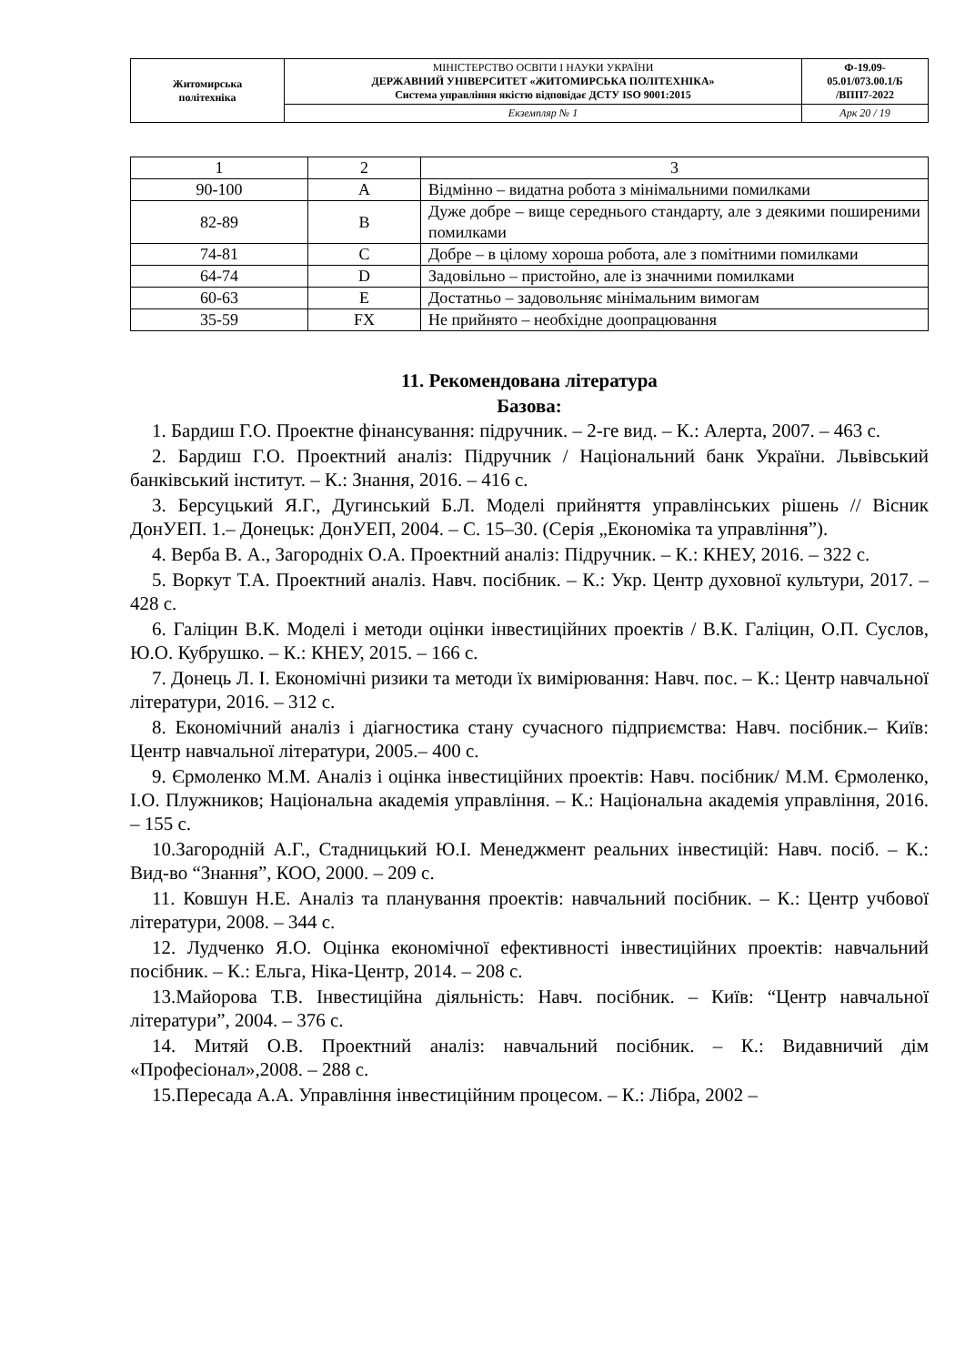| Житомирська політехніка | МІНІСТЕРСТВО ОСВІТИ І НАУКИ УКРАЇНИ ДЕРЖАВНИЙ УНІВЕРСИТЕТ «ЖИТОМИРСЬКА ПОЛІТЕХНІКА» Система управління якістю відповідає ДСТУ ISO 9001:2015 | Ф-19.09- 05.01/073.00.1/Б /ВПП7-2022 |
| | Екземпляр № 1 | Арк 20 / 19 |
| 1 | 2 | 3 |
| 90-100 | A | Відмінно – видатна робота з мінімальними помилками |
| 82-89 | B | Дуже добре – вище середнього стандарту, але з деякими поширеними помилками |
| 74-81 | C | Добре – в цілому хороша робота, але з помітними помилками |
| 64-74 | D | Задовільно – пристойно, але із значними помилками |
| 60-63 | E | Достатньо – задовольняє мінімальним вимогам |
| 35-59 | FX | Не прийнято – необхідне доопрацювання |
11. Рекомендована література
Базова:
1. Бардиш Г.О. Проектне фінансування: підручник. – 2-ге вид. – К.: Алерта, 2007. – 463 с.
2. Бардиш Г.О. Проектний аналіз: Підручник / Національний банк України. Львівський банківський інститут. – К.: Знання, 2016. – 416 с.
3. Берсуцький Я.Г., Дугинський Б.Л. Моделі прийняття управлінських рішень // Вісник ДонУЕП. 1.– Донецьк: ДонУЕП, 2004. – С. 15–30. (Серія „Економіка та управління”).
4. Верба В. А., Загородніх О.А. Проектний аналіз: Підручник. – К.: КНЕУ, 2016. – 322 с.
5. Воркут Т.А. Проектний аналіз. Навч. посібник. – К.: Укр. Центр духовної культури, 2017. – 428 с.
6. Галіцин В.К. Моделі і методи оцінки інвестиційних проектів / В.К. Галіцин, О.П. Суслов, Ю.О. Кубрушко. – К.: КНЕУ, 2015. – 166 с.
7. Донець Л. І. Економічні ризики та методи їх вимірювання: Навч. пос. – К.: Центр навчальної літератури, 2016. – 312 с.
8. Економічний аналіз і діагностика стану сучасного підприємства: Навч. посібник.– Київ: Центр навчальної літератури, 2005.– 400 с.
9. Єрмоленко М.М. Аналіз і оцінка інвестиційних проектів: Навч. посібник/ М.М. Єрмоленко, І.О. Плужников; Національна академія управління. – К.: Національна академія управління, 2016. – 155 с.
10.Загородній А.Г., Стадницький Ю.І. Менеджмент реальних інвестицій: Навч. посіб. – К.: Вид-во “Знання”, КОО, 2000. – 209 с.
11. Ковшун Н.Е. Аналіз та планування проектів: навчальний посібник. – К.: Центр учбової літератури, 2008. – 344 с.
12. Лудченко Я.О. Оцінка економічної ефективності інвестиційних проектів: навчальний посібник. – К.: Ельга, Ніка-Центр, 2014. – 208 с.
13.Майорова Т.В. Інвестиційна діяльність: Навч. посібник. – Київ: “Центр навчальної літератури”, 2004. – 376 с.
14. Митяй О.В. Проектний аналіз: навчальний посібник. – К.: Видавничий дім «Професіонал»,2008. – 288 с.
15.Пересада А.А. Управління інвестиційним процесом. – К.: Лібра, 2002 –